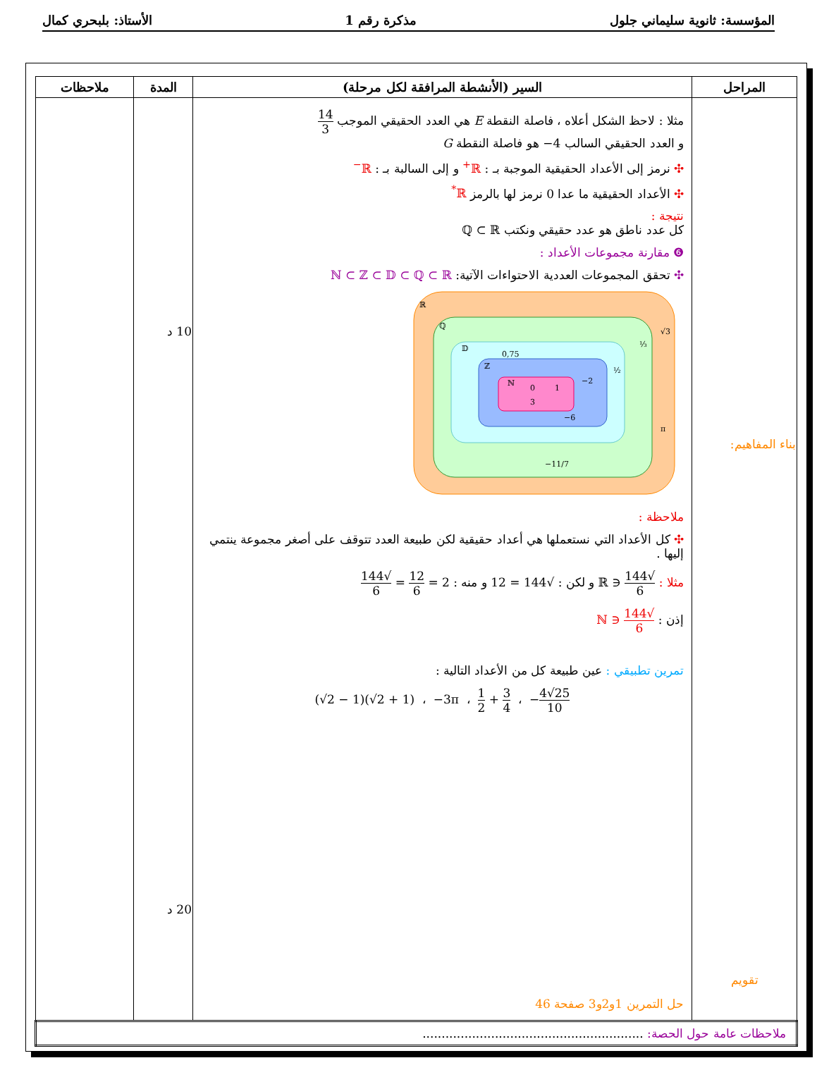المؤسسة: ثانوية سليماني جلول مذكرة رقم 1 الأستاذ: بلبحري كمال
| المراحل | السير (الأنشطة المرافقة لكل مرحلة) | المدة | ملاحظات |
| --- | --- | --- | --- |
| بناء المفاهيم: تقويم | مثلا : لاحظ الشكل أعلاه ، فاصلة النقطة E هي العدد الحقيقي الموجب 14 3 و العدد الحقيقي السالب 4− هو فاصلة النقطة G ✣ نرمز إلى الأعداد الحقيقية الموجبة بـ : ℝ<sup>+</sup> و إلى السالبة بـ : ℝ<sup>−</sup> ✣ الأعداد الحقيقية ما عدا 0 نرمز لها بالرمز ℝ<sup>*</sup> نتيجة : كل عدد ناطق هو عدد حقيقي ونكتب ℚ ⊂ ℝ ❻ مقارنة مجموعات الأعداد : ✣ تحقق المجموعات العددية الاحتواءات الآتية: ℕ ⊂ ℤ ⊂ 𝔻 ⊂ ℚ ⊂ ℝ ℝ ℚ 𝔻 ℤ ℕ 0 1 3 −2 −6 0,75 ½ ⅓ √3 π −11/7 ملاحظة : ✣ كل الأعداد التي نستعملها هي أعداد حقيقية لكن طبيعة العدد تتوقف على أصغر مجموعة ينتمي إليها . مثلا : √144 6 ∈ ℝ و لكن : √144 = 12 و منه : 2 = 12 6 = √144 6 إذن : √144 6 ∈ ℕ تمرين تطبيقي : عين طبيعة كل من الأعداد التالية : (√2 − 1)(√2 + 1) ، −3π ، 1 2 + 3 4 ، − 4√25 10 حل التمرين 1و2و3 صفحة 46 | 10 د 20 د | |
| ملاحظات عامة حول الحصة: .......................................................... | | | |